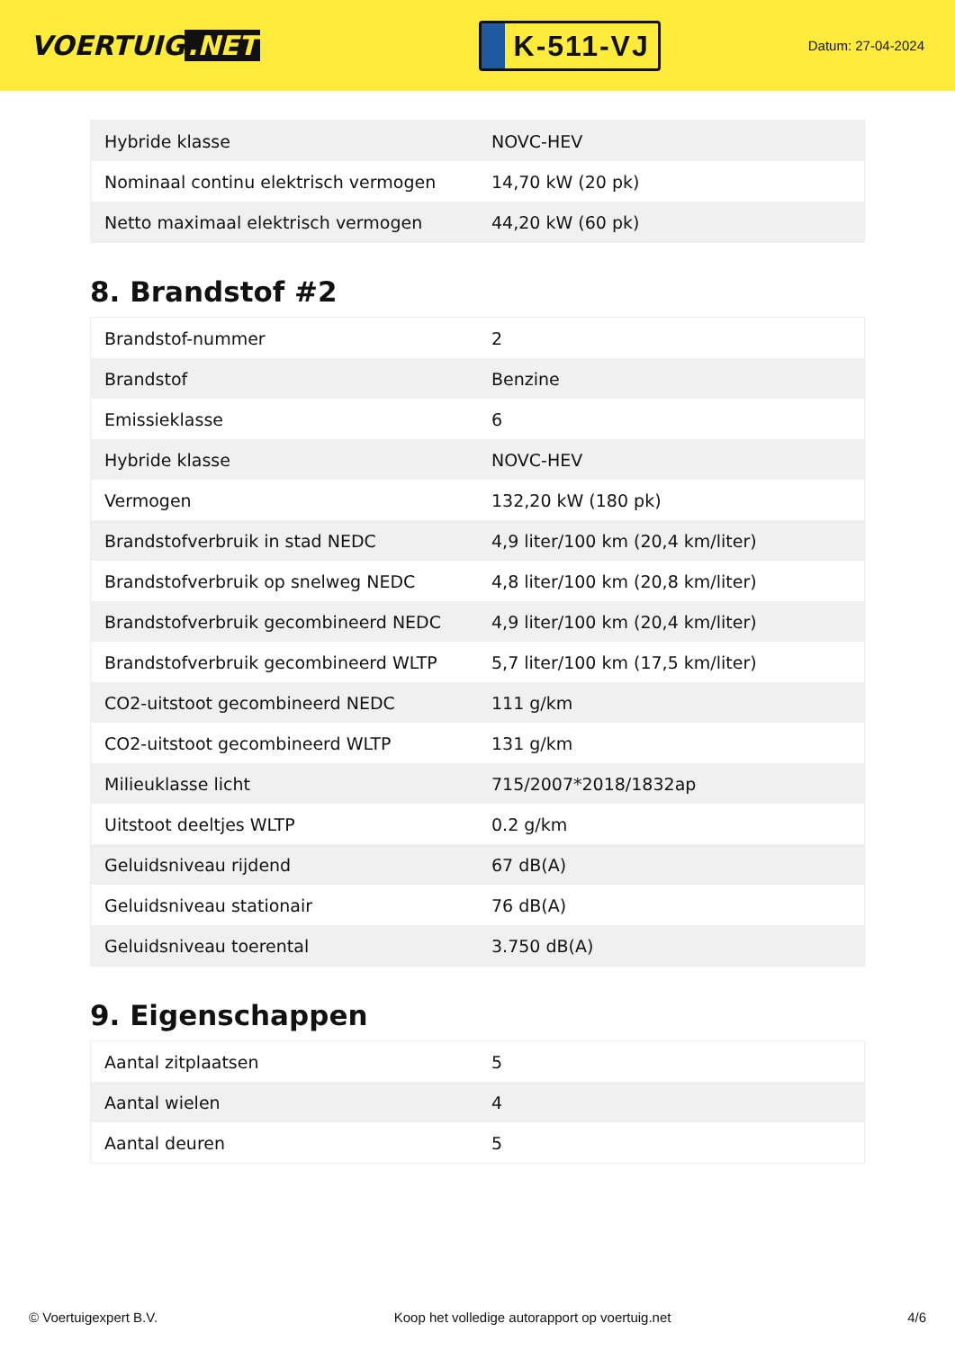VOERTUIG.NET
K-511-VJ
Datum: 27-04-2024
| Hybride klasse | NOVC-HEV |
| Nominaal continu elektrisch vermogen | 14,70 kW (20 pk) |
| Netto maximaal elektrisch vermogen | 44,20 kW (60 pk) |
8. Brandstof #2
| Brandstof-nummer | 2 |
| Brandstof | Benzine |
| Emissieklasse | 6 |
| Hybride klasse | NOVC-HEV |
| Vermogen | 132,20 kW (180 pk) |
| Brandstofverbruik in stad NEDC | 4,9 liter/100 km (20,4 km/liter) |
| Brandstofverbruik op snelweg NEDC | 4,8 liter/100 km (20,8 km/liter) |
| Brandstofverbruik gecombineerd NEDC | 4,9 liter/100 km (20,4 km/liter) |
| Brandstofverbruik gecombineerd WLTP | 5,7 liter/100 km (17,5 km/liter) |
| CO2-uitstoot gecombineerd NEDC | 111 g/km |
| CO2-uitstoot gecombineerd WLTP | 131 g/km |
| Milieuklasse licht | 715/2007*2018/1832ap |
| Uitstoot deeltjes WLTP | 0.2 g/km |
| Geluidsniveau rijdend | 67 dB(A) |
| Geluidsniveau stationair | 76 dB(A) |
| Geluidsniveau toerental | 3.750 dB(A) |
9. Eigenschappen
| Aantal zitplaatsen | 5 |
| Aantal wielen | 4 |
| Aantal deuren | 5 |
© Voertuigexpert B.V. Koop het volledige autorapport op voertuig.net 4/6